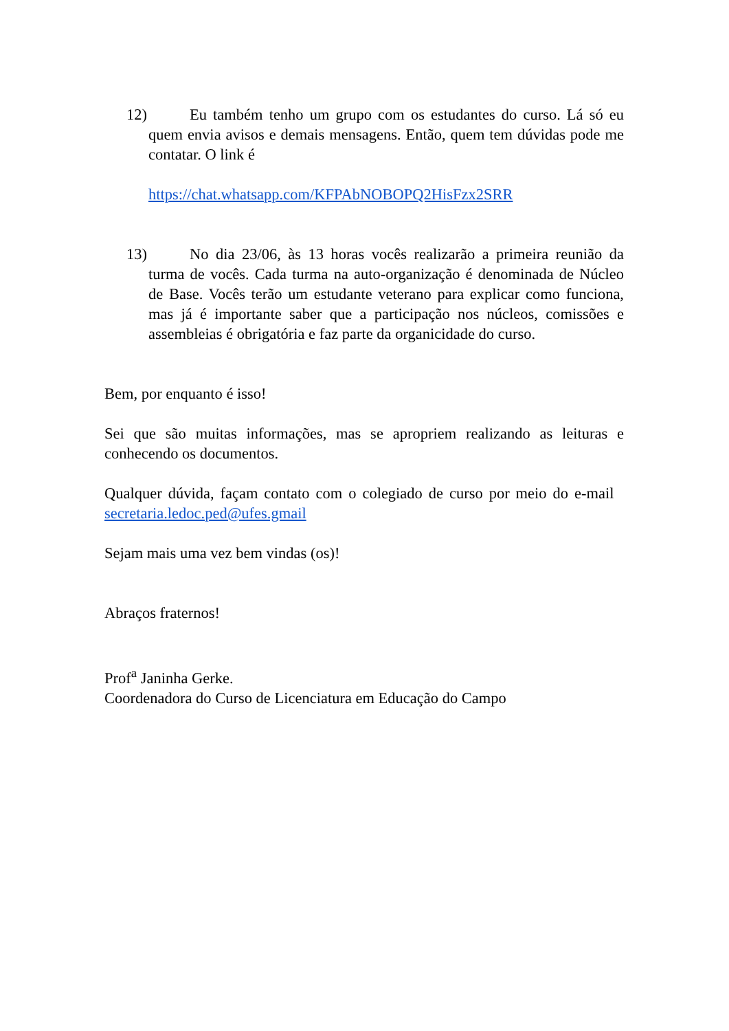12)
Eu também tenho um grupo com os estudantes do curso. Lá só eu quem envia avisos e demais mensagens. Então, quem tem dúvidas pode me contatar. O link é
https://chat.whatsapp.com/KFPAbNOBOPQ2HisFzx2SRR
13)
No dia 23/06, às 13 horas vocês realizarão a primeira reunião da turma de vocês. Cada turma na auto-organização é denominada de Núcleo de Base. Vocês terão um estudante veterano para explicar como funciona, mas já é importante saber que a participação nos núcleos, comissões e assembleias é obrigatória e faz parte da organicidade do curso.
Bem, por enquanto é isso!
Sei que são muitas informações, mas se apropriem realizando as leituras e conhecendo os documentos.
Qualquer dúvida, façam contato com o colegiado de curso por meio do e-mail secretaria.ledoc.ped@ufes.gmail
Sejam mais uma vez bem vindas (os)!
Abraços fraternos!
Prof<sup>a</sup> Janinha Gerke.
Coordenadora do Curso de Licenciatura em Educação do Campo